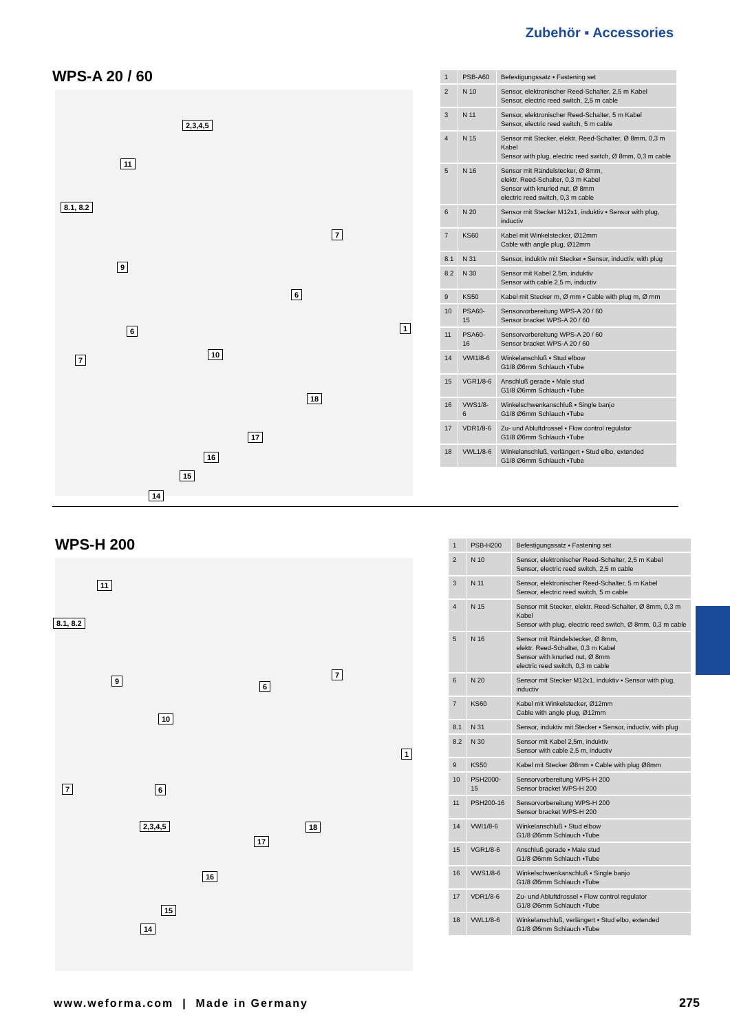Zubehör ▪ Accessories
WPS-A 20 / 60
| 1 | PSB-A60 | Befestigungssatz ▪ Fastening set |
| 2 | N 10 | Sensor, elektronischer Reed-Schalter, 2,5 m Kabel Sensor, electric reed switch, 2,5 m cable |
| 3 | N 11 | Sensor, elektronischer Reed-Schalter, 5 m Kabel Sensor, electric reed switch, 5 m cable |
| 4 | N 15 | Sensor mit Stecker, elektr. Reed-Schalter, Ø 8mm, 0,3 m Kabel Sensor with plug, electric reed switch, Ø 8mm, 0,3 m cable |
| 5 | N 16 | Sensor mit Rändelstecker, Ø 8mm, elektr. Reed-Schalter, 0,3 m Kabel Sensor with knurled nut, Ø 8mm electric reed switch, 0,3 m cable |
| 6 | N 20 | Sensor mit Stecker M12x1, induktiv ▪ Sensor with plug, inductiv |
| 7 | KS60 | Kabel mit Winkelstecker, Ø12mm Cable with angle plug, Ø12mm |
| 8.1 | N 31 | Sensor, induktiv mit Stecker ▪ Sensor, inductiv, with plug |
| 8.2 | N 30 | Sensor mit Kabel 2,5m, induktiv Sensor with cable 2,5 m, inductiv |
| 9 | KS50 | Kabel mit Stecker m, Ø mm ▪ Cable with plug m, Ø mm |
| 10 | PSA60-15 | Sensorvorbereitung WPS-A 20 / 60 Sensor bracket WPS-A 20 / 60 |
| 11 | PSA60-16 | Sensorvorbereitung WPS-A 20 / 60 Sensor bracket WPS-A 20 / 60 |
| 14 | VWI1/8-6 | Winkelanschluß ▪ Stud elbow G1/8 Ø6mm Schlauch ▪Tube |
| 15 | VGR1/8-6 | Anschluß gerade ▪ Male stud G1/8 Ø6mm Schlauch ▪Tube |
| 16 | VWS1/8-6 | Winkelschwenkanschluß ▪ Single banjo G1/8 Ø6mm Schlauch ▪Tube |
| 17 | VDR1/8-6 | Zu- und Abluftdrossel ▪ Flow control regulator G1/8 Ø6mm Schlauch ▪Tube |
| 18 | VWL1/8-6 | Winkelanschluß, verlängert ▪ Stud elbo, extended G1/8 Ø6mm Schlauch ▪Tube |
2,3,4,5
11
8.1, 8.2
7
9
6
6 1
10
7
18
17
16
15
14
WPS-H 200
| 1 | PSB-H200 | Befestigungssatz ▪ Fastening set |
| 2 | N 10 | Sensor, elektronischer Reed-Schalter, 2,5 m Kabel Sensor, electric reed switch, 2,5 m cable |
| 3 | N 11 | Sensor, elektronischer Reed-Schalter, 5 m Kabel Sensor, electric reed switch, 5 m cable |
| 4 | N 15 | Sensor mit Stecker, elektr. Reed-Schalter, Ø 8mm, 0,3 m Kabel Sensor with plug, electric reed switch, Ø 8mm, 0,3 m cable |
| 5 | N 16 | Sensor mit Rändelstecker, Ø 8mm, elektr. Reed-Schalter, 0,3 m Kabel Sensor with knurled nut, Ø 8mm electric reed switch, 0,3 m cable |
| 6 | N 20 | Sensor mit Stecker M12x1, induktiv ▪ Sensor with plug, inductiv |
| 7 | KS60 | Kabel mit Winkelstecker, Ø12mm Cable with angle plug, Ø12mm |
| 8.1 | N 31 | Sensor, induktiv mit Stecker ▪ Sensor, inductiv, with plug |
| 8.2 | N 30 | Sensor mit Kabel 2,5m, induktiv Sensor with cable 2,5 m, inductiv |
| 9 | KS50 | Kabel mit Stecker Ø8mm ▪ Cable with plug Ø8mm |
| 10 | PSH2000-15 | Sensorvorbereitung WPS-H 200 Sensor bracket WPS-H 200 |
| 11 | PSH200-16 | Sensorvorbereitung WPS-H 200 Sensor bracket WPS-H 200 |
| 14 | VWI1/8-6 | Winkelanschluß ▪ Stud elbow G1/8 Ø6mm Schlauch ▪Tube |
| 15 | VGR1/8-6 | Anschluß gerade ▪ Male stud G1/8 Ø6mm Schlauch ▪Tube |
| 16 | VWS1/8-6 | Winkelschwenkanschluß ▪ Single banjo G1/8 Ø6mm Schlauch ▪Tube |
| 17 | VDR1/8-6 | Zu- und Abluftdrossel ▪ Flow control regulator G1/8 Ø6mm Schlauch ▪Tube |
| 18 | VWL1/8-6 | Winkelanschluß, verlängert ▪ Stud elbo, extended G1/8 Ø6mm Schlauch ▪Tube |
11
8.1, 8.2
7
9
6
10
1
7 6
2,3,4,5 18
17
16
15
14
www.weforma.com | Made in Germany
275